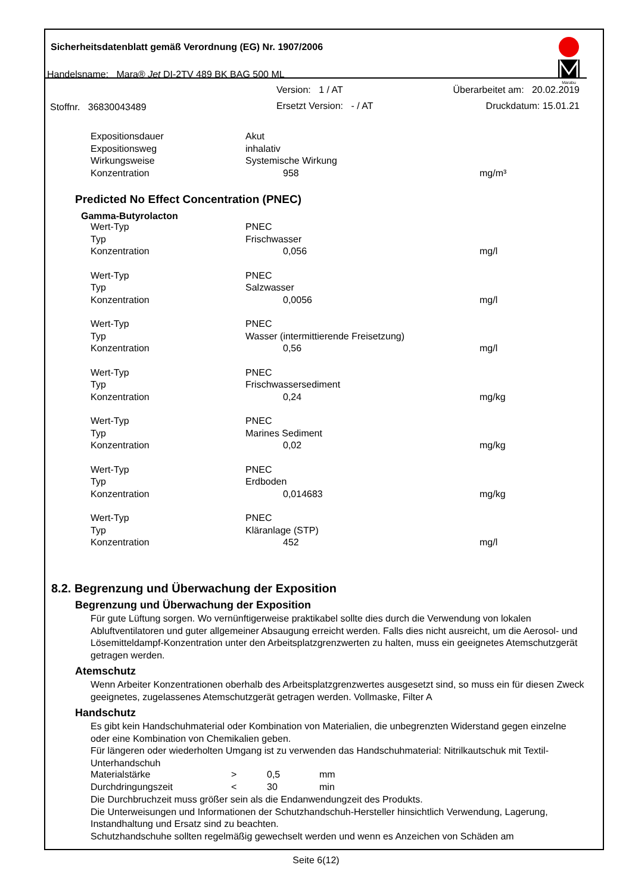Sicherheitsdatenblatt gemäß Verordnung (EG) Nr. 1907/2006
Handelsname: Mara® Jet DI-2TV 489 BK BAG 500 ML
Version: 1 / AT Überarbeitet am: 20.02.2019
Stoffnr. 36830043489 Ersetzt Version: - / AT Druckdatum: 15.01.21
Marabu
| Expositionsdauer | Akut | |
| Expositionsweg | inhalativ | |
| Wirkungsweise | Systemische Wirkung | |
| Konzentration | 958 | mg/m³ |
Predicted No Effect Concentration (PNEC)
Gamma-Butyrolacton
| Wert-Typ | PNEC | |
| Typ | Frischwasser | |
| Konzentration | 0,056 | mg/l |
| Wert-Typ | PNEC | |
| Typ | Salzwasser | |
| Konzentration | 0,0056 | mg/l |
| Wert-Typ | PNEC | |
| Typ | Wasser (intermittierende Freisetzung) | |
| Konzentration | 0,56 | mg/l |
| Wert-Typ | PNEC | |
| Typ | Frischwassersediment | |
| Konzentration | 0,24 | mg/kg |
| Wert-Typ | PNEC | |
| Typ | Marines Sediment | |
| Konzentration | 0,02 | mg/kg |
| Wert-Typ | PNEC | |
| Typ | Erdboden | |
| Konzentration | 0,014683 | mg/kg |
| Wert-Typ | PNEC | |
| Typ | Kläranlage (STP) | |
| Konzentration | 452 | mg/l |
8.2. Begrenzung und Überwachung der Exposition
Begrenzung und Überwachung der Exposition
Für gute Lüftung sorgen. Wo vernünftigerweise praktikabel sollte dies durch die Verwendung von lokalen Abluftventilatoren und guter allgemeiner Absaugung erreicht werden. Falls dies nicht ausreicht, um die Aerosol- und Lösemitteldampf-Konzentration unter den Arbeitsplatzgrenzwerten zu halten, muss ein geeignetes Atemschutzgerät getragen werden.
Atemschutz
Wenn Arbeiter Konzentrationen oberhalb des Arbeitsplatzgrenzwertes ausgesetzt sind, so muss ein für diesen Zweck geeignetes, zugelassenes Atemschutzgerät getragen werden. Vollmaske, Filter A
Handschutz
Es gibt kein Handschuhmaterial oder Kombination von Materialien, die unbegrenzten Widerstand gegen einzelne oder eine Kombination von Chemikalien geben.
Für längeren oder wiederholten Umgang ist zu verwenden das Handschuhmaterial: Nitrilkautschuk mit Textil-Unterhandschuh
| Materialstärke | > | 0,5 | mm |
| Durchdringungszeit | < | 30 | min |
Die Durchbruchzeit muss größer sein als die Endanwendungzeit des Produkts.
Die Unterweisungen und Informationen der Schutzhandschuh-Hersteller hinsichtlich Verwendung, Lagerung, Instandhaltung und Ersatz sind zu beachten.
Schutzhandschuhe sollten regelmäßig gewechselt werden und wenn es Anzeichen von Schäden am
Seite 6(12)